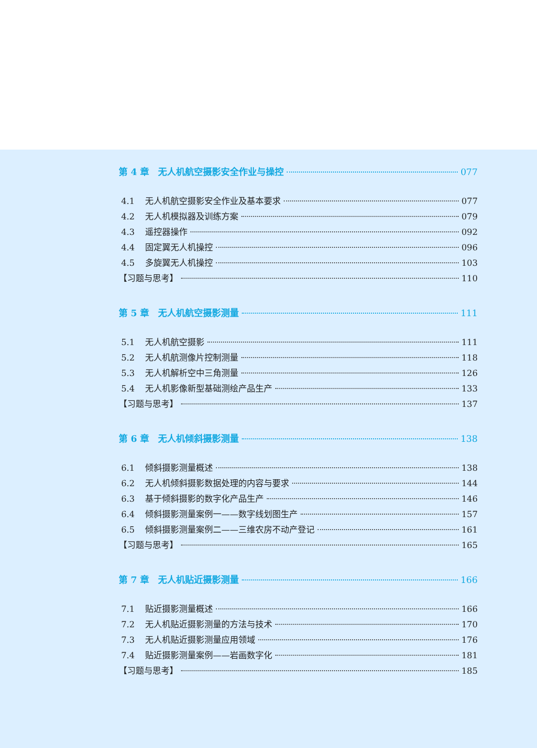第 4 章　无人机航空摄影安全作业与操控 077
4.1 无人机航空摄影安全作业及基本要求 077
4.2 无人机模拟器及训练方案 079
4.3 遥控器操作 092
4.4 固定翼无人机操控 096
4.5 多旋翼无人机操控 103
【习题与思考】 110
第 5 章　无人机航空摄影测量 111
5.1 无人机航空摄影 111
5.2 无人机航测像片控制测量 118
5.3 无人机解析空中三角测量 126
5.4 无人机影像新型基础测绘产品生产 133
【习题与思考】 137
第 6 章　无人机倾斜摄影测量 138
6.1 倾斜摄影测量概述 138
6.2 无人机倾斜摄影数据处理的内容与要求 144
6.3 基于倾斜摄影的数字化产品生产 146
6.4 倾斜摄影测量案例一——数字线划图生产 157
6.5 倾斜摄影测量案例二——三维农房不动产登记 161
【习题与思考】 165
第 7 章　无人机贴近摄影测量 166
7.1 贴近摄影测量概述 166
7.2 无人机贴近摄影测量的方法与技术 170
7.3 无人机贴近摄影测量应用领域 176
7.4 贴近摄影测量案例——岩画数字化 181
【习题与思考】 185